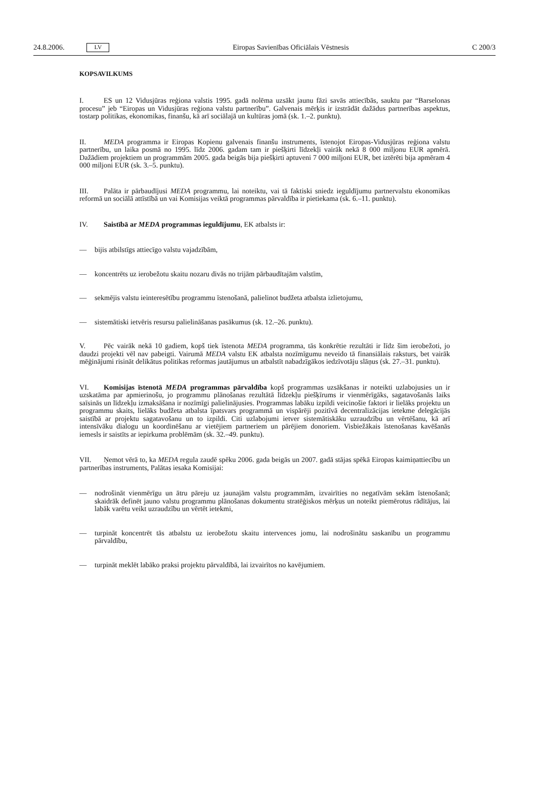24.8.2006. LV Eiropas Savienības Oficiālais Vēstnesis C 200/3
KOPSAVILKUMS
I. ES un 12 Vidusjūras reģiona valstis 1995. gadā nolēma uzsākt jaunu fāzi savās attiecībās, sauktu par “Barselonas procesu” jeb “Eiropas un Vidusjūras reģiona valstu partnerību”. Galvenais mērķis ir izstrādāt dažādus partnerības aspektus, tostarp politikas, ekonomikas, finanšu, kā arī sociālajā un kultūras jomā (sk. 1.–2. punktu).
II. MEDA programma ir Eiropas Kopienu galvenais finanšu instruments, īstenojot Eiropas-Vidusjūras reģiona valstu partnerību, un laika posmā no 1995. līdz 2006. gadam tam ir piešķirti līdzekļi vairāk nekā 8 000 miljonu EUR apmērā. Dažādiem projektiem un programmām 2005. gada beigās bija piešķirti aptuveni 7 000 miljoni EUR, bet iztērēti bija apmēram 4 000 miljoni EUR (sk. 3.–5. punktu).
III. Palāta ir pārbaudījusi MEDA programmu, lai noteiktu, vai tā faktiski sniedz ieguldījumu partnervalstu ekonomikas reformā un sociālā attīstībā un vai Komisijas veiktā programmas pārvaldība ir pietiekama (sk. 6.–11. punktu).
IV. Saistībā ar MEDA programmas ieguldījumu, EK atbalsts ir:
— bijis atbilstīgs attiecīgo valstu vajadzībām,
— koncentrēts uz ierobežotu skaitu nozaru divās no trijām pārbaudītajām valstīm,
— sekmējis valstu ieinteresētību programmu īstenošanā, palielinot budžeta atbalsta izlietojumu,
— sistemātiski ietvēris resursu palielināšanas pasākumus (sk. 12.–26. punktu).
V. Pēc vairāk nekā 10 gadiem, kopš tiek īstenota MEDA programma, tās konkrētie rezultāti ir līdz šim ierobežoti, jo daudzi projekti vēl nav pabeigti. Vairumā MEDA valstu EK atbalsta nozīmīgumu neveido tā finansiālais raksturs, bet vairāk mēģinājumi risināt delikātus politikas reformas jautājumus un atbalstīt nabadzīgākos iedzīvotāju slāņus (sk. 27.–31. punktu).
VI. Komisijas īstenotā MEDA programmas pārvaldība kopš programmas uzsākšanas ir noteikti uzlabojusies un ir uzskatāma par apmierinošu, jo programmu plānošanas rezultātā līdzekļu piešķīrums ir vienmērīgāks, sagatavošanās laiks saīsinās un līdzekļu izmaksāšana ir nozīmīgi palielinājusies. Programmas labāku izpildi veicinošie faktori ir lielāks projektu un programmu skaits, lielāks budžeta atbalsta īpatsvars programmā un vispārēji pozitīvā decentralizācijas ietekme delegācijās saistībā ar projektu sagatavošanu un to izpildi. Citi uzlabojumi ietver sistemātiskāku uzraudzību un vērtēšanu, kā arī intensīvāku dialogu un koordinēšanu ar vietējiem partneriem un pārējiem donoriem. Visbiežākais īstenošanas kavēšanās iemesls ir saistīts ar iepirkuma problēmām (sk. 32.–49. punktu).
VII. Ņemot vērā to, ka MEDA regula zaudē spēku 2006. gada beigās un 2007. gadā stājas spēkā Eiropas kaimiņattiecību un partnerības instruments, Palātas iesaka Komisijai:
— nodrošināt vienmērīgu un ātru pāreju uz jaunajām valstu programmām, izvairīties no negatīvām sekām īstenošanā; skaidrāk definēt jauno valstu programmu plānošanas dokumentu stratēģiskos mērķus un noteikt piemērotus rādītājus, lai labāk varētu veikt uzraudzību un vērtēt ietekmi,
— turpināt koncentrēt tās atbalstu uz ierobežotu skaitu intervences jomu, lai nodrošinātu saskanību un programmu pārvaldību,
— turpināt meklēt labāko praksi projektu pārvaldībā, lai izvairītos no kavējumiem.